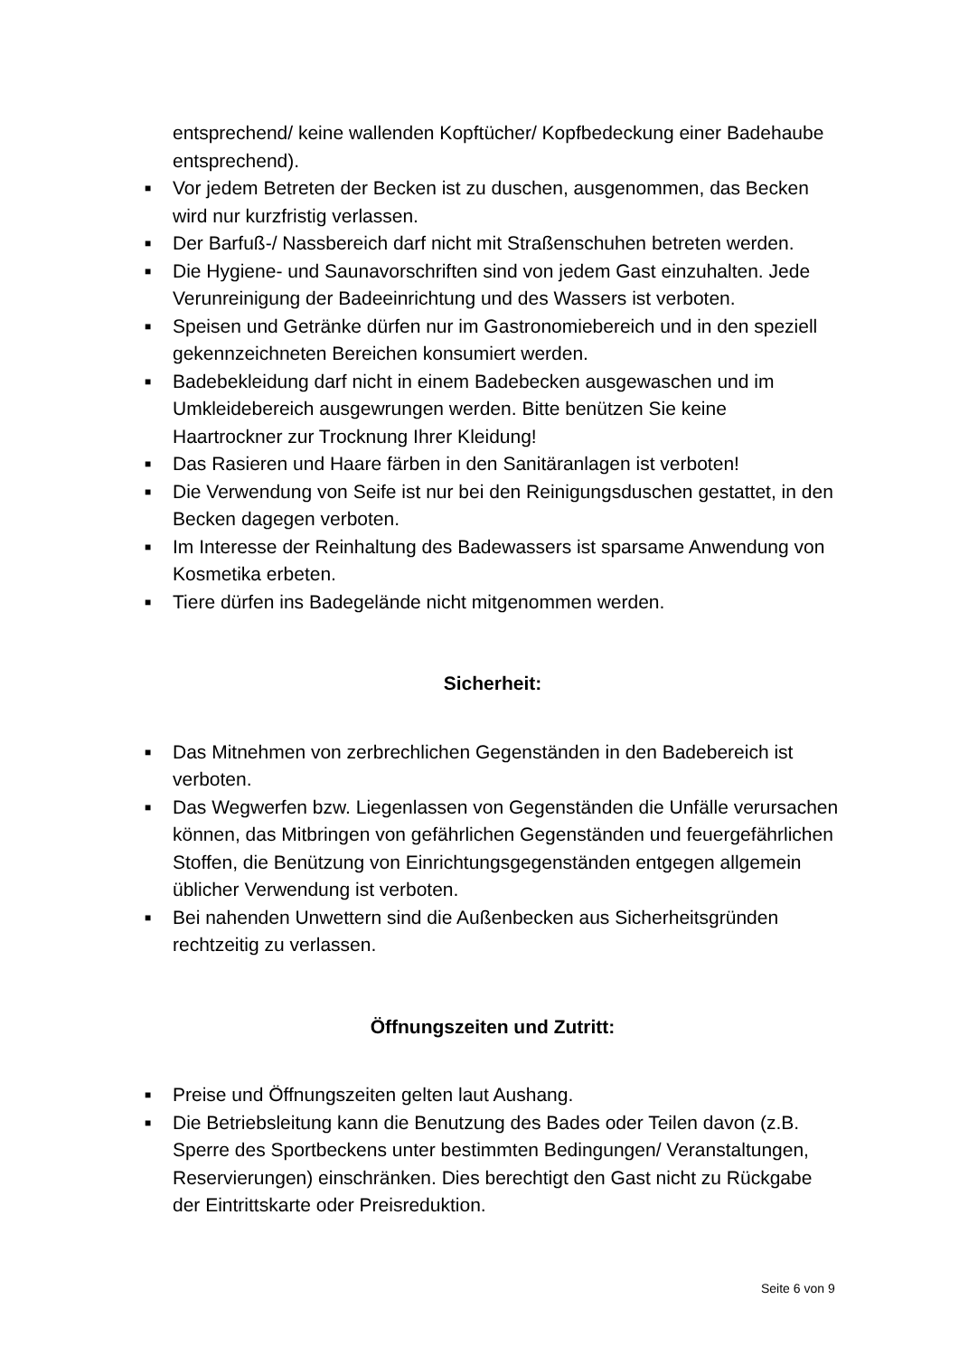entsprechend/ keine wallenden Kopftücher/ Kopfbedeckung einer Badehaube entsprechend).
■ Vor jedem Betreten der Becken ist zu duschen, ausgenommen, das Becken wird nur kurzfristig verlassen.
■ Der Barfuß-/ Nassbereich darf nicht mit Straßenschuhen betreten werden.
■ Die Hygiene- und Saunavorschriften sind von jedem Gast einzuhalten. Jede Verunreinigung der Badeeinrichtung und des Wassers ist verboten.
■ Speisen und Getränke dürfen nur im Gastronomiebereich und in den speziell gekennzeichneten Bereichen konsumiert werden.
■ Badebekleidung darf nicht in einem Badebecken ausgewaschen und im Umkleidebereich ausgewrungen werden. Bitte benützen Sie keine Haartrockner zur Trocknung Ihrer Kleidung!
■ Das Rasieren und Haare färben in den Sanitäranlagen ist verboten!
■ Die Verwendung von Seife ist nur bei den Reinigungsduschen gestattet, in den Becken dagegen verboten.
■ Im Interesse der Reinhaltung des Badewassers ist sparsame Anwendung von Kosmetika erbeten.
■ Tiere dürfen ins Badegelände nicht mitgenommen werden.
Sicherheit:
■ Das Mitnehmen von zerbrechlichen Gegenständen in den Badebereich ist verboten.
■ Das Wegwerfen bzw. Liegenlassen von Gegenständen die Unfälle verursachen können, das Mitbringen von gefährlichen Gegenständen und feuergefährlichen Stoffen, die Benützung von Einrichtungsgegenständen entgegen allgemein üblicher Verwendung ist verboten.
■ Bei nahenden Unwettern sind die Außenbecken aus Sicherheitsgründen rechtzeitig zu verlassen.
Öffnungszeiten und Zutritt:
■ Preise und Öffnungszeiten gelten laut Aushang.
■ Die Betriebsleitung kann die Benutzung des Bades oder Teilen davon (z.B. Sperre des Sportbeckens unter bestimmten Bedingungen/ Veranstaltungen, Reservierungen) einschränken. Dies berechtigt den Gast nicht zu Rückgabe der Eintrittskarte oder Preisreduktion.
Seite 6 von 9